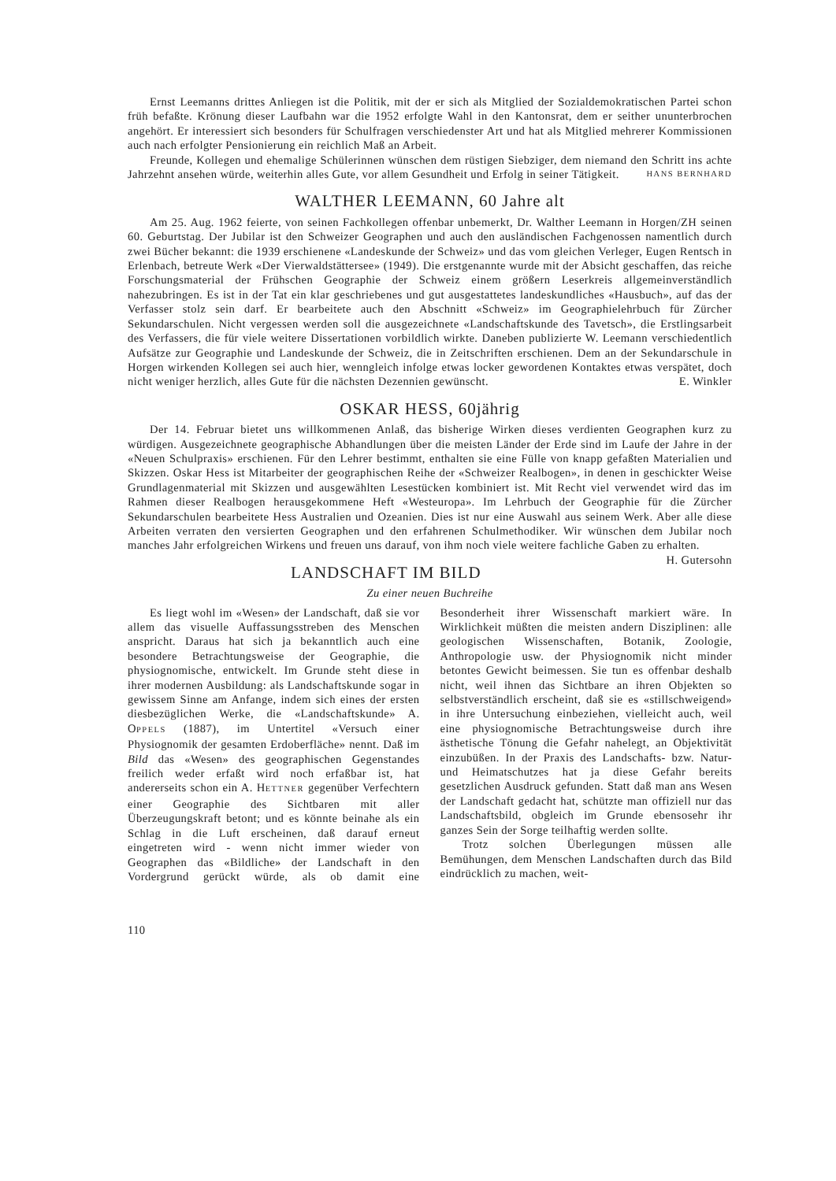Ernst Leemanns drittes Anliegen ist die Politik, mit der er sich als Mitglied der Sozialdemokratischen Partei schon früh befaßte. Krönung dieser Laufbahn war die 1952 erfolgte Wahl in den Kantonsrat, dem er seither ununterbrochen angehört. Er interessiert sich besonders für Schulfragen verschiedenster Art und hat als Mitglied mehrerer Kommissionen auch nach erfolgter Pensionierung ein reichlich Maß an Arbeit.
Freunde, Kollegen und ehemalige Schülerinnen wünschen dem rüstigen Siebziger, dem niemand den Schritt ins achte Jahrzehnt ansehen würde, weiterhin alles Gute, vor allem Gesundheit und Erfolg in seiner Tätigkeit. HANS BERNHARD
WALTHER LEEMANN, 60 Jahre alt
Am 25. Aug. 1962 feierte, von seinen Fachkollegen offenbar unbemerkt, Dr. Walther Leemann in Horgen/ZH seinen 60. Geburtstag. Der Jubilar ist den Schweizer Geographen und auch den ausländischen Fachgenossen namentlich durch zwei Bücher bekannt: die 1939 erschienene «Landeskunde der Schweiz» und das vom gleichen Verleger, Eugen Rentsch in Erlenbach, betreute Werk «Der Vierwaldstättersee» (1949). Die erstgenannte wurde mit der Absicht geschaffen, das reiche Forschungsmaterial der Frühschen Geographie der Schweiz einem größern Leserkreis allgemeinverständlich nahezubringen. Es ist in der Tat ein klar geschriebenes und gut ausgestattetes landeskundliches «Hausbuch», auf das der Verfasser stolz sein darf. Er bearbeitete auch den Abschnitt «Schweiz» im Geographielehrbuch für Zürcher Sekundarschulen. Nicht vergessen werden soll die ausgezeichnete «Landschaftskunde des Tavetsch», die Erstlingsarbeit des Verfassers, die für viele weitere Dissertationen vorbildlich wirkte. Daneben publizierte W. Leemann verschiedentlich Aufsätze zur Geographie und Landeskunde der Schweiz, die in Zeitschriften erschienen. Dem an der Sekundarschule in Horgen wirkenden Kollegen sei auch hier, wenngleich infolge etwas locker gewordenen Kontaktes etwas verspätet, doch nicht weniger herzlich, alles Gute für die nächsten Dezennien gewünscht. E. Winkler
OSKAR HESS, 60jährig
Der 14. Februar bietet uns willkommenen Anlaß, das bisherige Wirken dieses verdienten Geographen kurz zu würdigen. Ausgezeichnete geographische Abhandlungen über die meisten Länder der Erde sind im Laufe der Jahre in der «Neuen Schulpraxis» erschienen. Für den Lehrer bestimmt, enthalten sie eine Fülle von knapp gefaßten Materialien und Skizzen. Oskar Hess ist Mitarbeiter der geographischen Reihe der «Schweizer Realbogen», in denen in geschickter Weise Grundlagenmaterial mit Skizzen und ausgewählten Lesestücken kombiniert ist. Mit Recht viel verwendet wird das im Rahmen dieser Realbogen herausgekommene Heft «Westeuropa». Im Lehrbuch der Geographie für die Zürcher Sekundarschulen bearbeitete Hess Australien und Ozeanien. Dies ist nur eine Auswahl aus seinem Werk. Aber alle diese Arbeiten verraten den versierten Geographen und den erfahrenen Schulmethodiker. Wir wünschen dem Jubilar noch manches Jahr erfolgreichen Wirkens und freuen uns darauf, von ihm noch viele weitere fachliche Gaben zu erhalten. H. Gutersohn
LANDSCHAFT IM BILD
Zu einer neuen Buchreihe
Es liegt wohl im «Wesen» der Landschaft, daß sie vor allem das visuelle Auffassungsstreben des Menschen anspricht. Daraus hat sich ja bekanntlich auch eine besondere Betrachtungsweise der Geographie, die physiognomische, entwickelt. Im Grunde steht diese in ihrer modernen Ausbildung: als Landschaftskunde sogar in gewissem Sinne am Anfange, indem sich eines der ersten diesbezüglichen Werke, die «Landschaftskunde» A. OPPELS (1887), im Untertitel «Versuch einer Physiognomik der gesamten Erdoberfläche» nennt. Daß im Bild das «Wesen» des geographischen Gegenstandes freilich weder erfaßt wird noch erfaßbar ist, hat andererseits schon ein A. HETTNER gegenüber Verfechtern einer Geographie des Sichtbaren mit aller Überzeugungskraft betont; und es könnte beinahe als ein Schlag in die Luft erscheinen, daß darauf erneut eingetreten wird - wenn nicht immer wieder von Geographen das «Bildliche» der Landschaft in den Vordergrund gerückt würde, als ob damit eine Besonderheit ihrer Wissenschaft markiert wäre. In Wirklichkeit müßten die meisten andern Disziplinen: alle geologischen Wissenschaften, Botanik, Zoologie, Anthropologie usw. der Physiognomik nicht minder betontes Gewicht beimessen. Sie tun es offenbar deshalb nicht, weil ihnen das Sichtbare an ihren Objekten so selbstverständlich erscheint, daß sie es «stillschweigend» in ihre Untersuchung einbeziehen, vielleicht auch, weil eine physiognomische Betrachtungsweise durch ihre ästhetische Tönung die Gefahr nahelegt, an Objektivität einzubüßen. In der Praxis des Landschafts- bzw. Natur- und Heimatschutzes hat ja diese Gefahr bereits gesetzlichen Ausdruck gefunden. Statt daß man ans Wesen der Landschaft gedacht hat, schützte man offiziell nur das Landschaftsbild, obgleich im Grunde ebensosehr ihr ganzes Sein der Sorge teilhaftig werden sollte.
Trotz solchen Überlegungen müssen alle Bemühungen, dem Menschen Landschaften durch das Bild eindrücklich zu machen, weit-
110